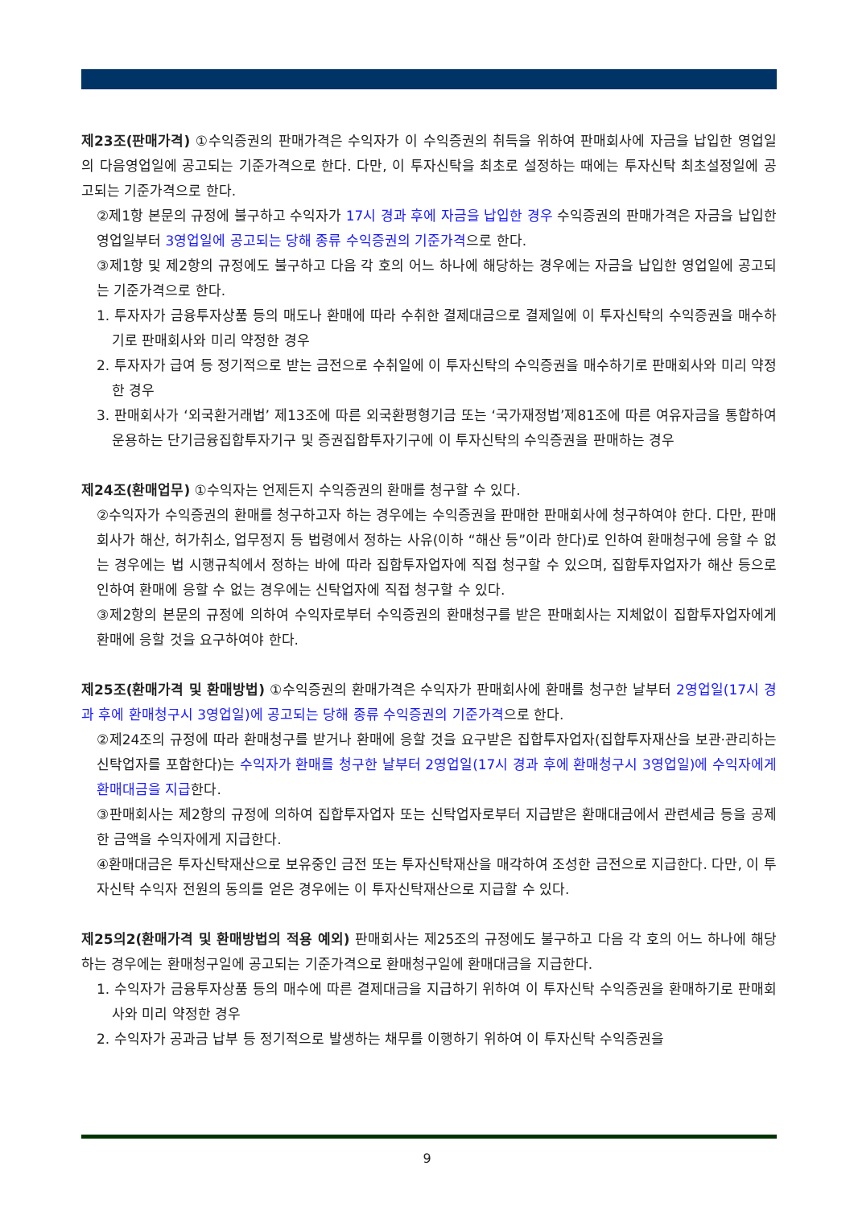제23조(판매가격) ①수익증권의 판매가격은 수익자가 이 수익증권의 취득을 위하여 판매회사에 자금을 납입한 영업일의 다음영업일에 공고되는 기준가격으로 한다. 다만, 이 투자신탁을 최초로 설정하는 때에는 투자신탁 최초설정일에 공고되는 기준가격으로 한다.
②제1항 본문의 규정에 불구하고 수익자가 17시 경과 후에 자금을 납입한 경우 수익증권의 판매가격은 자금을 납입한 영업일부터 3영업일에 공고되는 당해 종류 수익증권의 기준가격으로 한다.
③제1항 및 제2항의 규정에도 불구하고 다음 각 호의 어느 하나에 해당하는 경우에는 자금을 납입한 영업일에 공고되는 기준가격으로 한다.
1. 투자자가 금융투자상품 등의 매도나 환매에 따라 수취한 결제대금으로 결제일에 이 투자신탁의 수익증권을 매수하기로 판매회사와 미리 약정한 경우
2. 투자자가 급여 등 정기적으로 받는 금전으로 수취일에 이 투자신탁의 수익증권을 매수하기로 판매회사와 미리 약정한 경우
3. 판매회사가 ‘외국환거래법’ 제13조에 따른 외국환평형기금 또는 ‘국가재정법’제81조에 따른 여유자금을 통합하여 운용하는 단기금융집합투자기구 및 증권집합투자기구에 이 투자신탁의 수익증권을 판매하는 경우
제24조(환매업무) ①수익자는 언제든지 수익증권의 환매를 청구할 수 있다.
②수익자가 수익증권의 환매를 청구하고자 하는 경우에는 수익증권을 판매한 판매회사에 청구하여야 한다. 다만, 판매회사가 해산, 허가취소, 업무정지 등 법령에서 정하는 사유(이하 “해산 등”이라 한다)로 인하여 환매청구에 응할 수 없는 경우에는 법 시행규칙에서 정하는 바에 따라 집합투자업자에 직접 청구할 수 있으며, 집합투자업자가 해산 등으로 인하여 환매에 응할 수 없는 경우에는 신탁업자에 직접 청구할 수 있다.
③제2항의 본문의 규정에 의하여 수익자로부터 수익증권의 환매청구를 받은 판매회사는 지체없이 집합투자업자에게 환매에 응할 것을 요구하여야 한다.
제25조(환매가격 및 환매방법) ①수익증권의 환매가격은 수익자가 판매회사에 환매를 청구한 날부터 2영업일(17시 경과 후에 환매청구시 3영업일)에 공고되는 당해 종류 수익증권의 기준가격으로 한다.
②제24조의 규정에 따라 환매청구를 받거나 환매에 응할 것을 요구받은 집합투자업자(집합투자재산을 보관·관리하는 신탁업자를 포함한다)는 수익자가 환매를 청구한 날부터 2영업일(17시 경과 후에 환매청구시 3영업일)에 수익자에게 환매대금을 지급한다.
③판매회사는 제2항의 규정에 의하여 집합투자업자 또는 신탁업자로부터 지급받은 환매대금에서 관련세금 등을 공제한 금액을 수익자에게 지급한다.
④환매대금은 투자신탁재산으로 보유중인 금전 또는 투자신탁재산을 매각하여 조성한 금전으로 지급한다. 다만, 이 투자신탁 수익자 전원의 동의를 얻은 경우에는 이 투자신탁재산으로 지급할 수 있다.
제25의2(환매가격 및 환매방법의 적용 예외) 판매회사는 제25조의 규정에도 불구하고 다음 각 호의 어느 하나에 해당하는 경우에는 환매청구일에 공고되는 기준가격으로 환매청구일에 환매대금을 지급한다.
1. 수익자가 금융투자상품 등의 매수에 따른 결제대금을 지급하기 위하여 이 투자신탁 수익증권을 환매하기로 판매회사와 미리 약정한 경우
2. 수익자가 공과금 납부 등 정기적으로 발생하는 채무를 이행하기 위하여 이 투자신탁 수익증권을
9